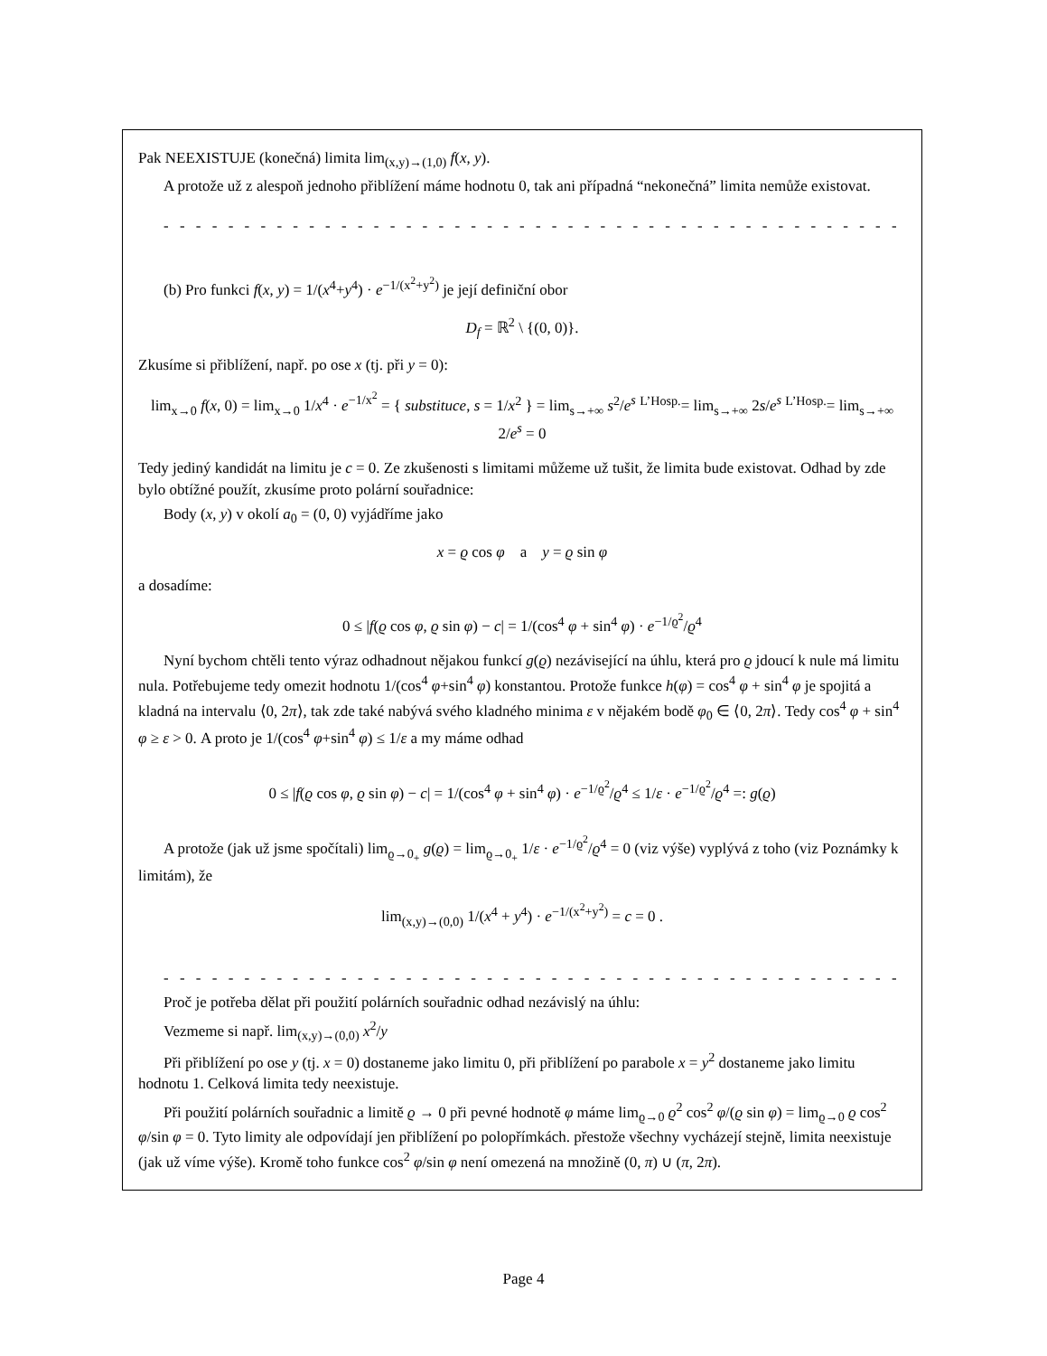Pak NEEXISTUJE (konečná) limita lim<sub>(x,y)→(1,0)</sub> f(x, y).
A protože už z alespoň jednoho přiblížení máme hodnotu 0, tak ani případná “nekonečná” limita nemůže existovat.
- - - - - - - - - - - - - - - - - - - - - - - - - - - - - - - - - - - - - - - - - - - - - - - - - - - - -
(b) Pro funkci f(x, y) = 1/(x<sup>4</sup>+y<sup>4</sup>) · e<sup>−1/(x<sup>2</sup>+y<sup>2</sup>)</sup> je její definiční obor
D<sub>f</sub> = ℝ<sup>2</sup> \ {(0, 0)}.
Zkusíme si přiblížení, např. po ose x (tj. při y = 0):
lim<sub>x→0</sub> f(x, 0) = lim<sub>x→0</sub> 1/x<sup>4</sup> · e<sup>−1/x<sup>2</sup></sup> = { substituce, s = 1/x<sup>2</sup> } = lim<sub>s→+∞</sub> s<sup>2</sup>/e<sup>s</sup> <sup>L’Hosp.</sup>= lim<sub>s→+∞</sub> 2s/e<sup>s</sup> <sup>L’Hosp.</sup>= lim<sub>s→+∞</sub> 2/e<sup>s</sup> = 0
Tedy jediný kandidát na limitu je c = 0. Ze zkušenosti s limitami můžeme už tušit, že limita bude existovat. Odhad by zde bylo obtížné použít, zkusíme proto polární souřadnice:
Body (x, y) v okolí a<sub>0</sub> = (0, 0) vyjádříme jako
x = ϱ cos φ a y = ϱ sin φ
a dosadíme:
0 ≤ |f(ϱ cos φ, ϱ sin φ) − c| = 1/(cos<sup>4</sup> φ + sin<sup>4</sup> φ) · e<sup>−1/ϱ<sup>2</sup></sup>/ϱ<sup>4</sup>
Nyní bychom chtěli tento výraz odhadnout nějakou funkcí g(ϱ) nezávisející na úhlu, která pro ϱ jdoucí k nule má limitu nula. Potřebujeme tedy omezit hodnotu 1/(cos<sup>4</sup> φ+sin<sup>4</sup> φ) konstantou. Protože funkce h(φ) = cos<sup>4</sup> φ + sin<sup>4</sup> φ je spojitá a kladná na intervalu ⟨0, 2π⟩, tak zde také nabývá svého kladného minima ε v nějakém bodě φ<sub>0</sub> ∈ ⟨0, 2π⟩. Tedy cos<sup>4</sup> φ + sin<sup>4</sup> φ ≥ ε > 0. A proto je 1/(cos<sup>4</sup> φ+sin<sup>4</sup> φ) ≤ 1/ε a my máme odhad
0 ≤ |f(ϱ cos φ, ϱ sin φ) − c| = 1/(cos<sup>4</sup> φ + sin<sup>4</sup> φ) · e<sup>−1/ϱ<sup>2</sup></sup>/ϱ<sup>4</sup> ≤ 1/ε · e<sup>−1/ϱ<sup>2</sup></sup>/ϱ<sup>4</sup> =: g(ϱ)
A protože (jak už jsme spočítali) lim<sub>ϱ→0<sub>+</sub></sub> g(ϱ) = lim<sub>ϱ→0<sub>+</sub></sub> 1/ε · e<sup>−1/ϱ<sup>2</sup></sup>/ϱ<sup>4</sup> = 0 (viz výše) vyplývá z toho (viz Poznámky k limitám), že
lim<sub>(x,y)→(0,0)</sub> 1/(x<sup>4</sup> + y<sup>4</sup>) · e<sup>−1/(x<sup>2</sup>+y<sup>2</sup>)</sup> = c = 0 .
- - - - - - - - - - - - - - - - - - - - - - - - - - - - - - - - - - - - - - - - - - - - - - - - - - - - -
Proč je potřeba dělat při použití polárních souřadnic odhad nezávislý na úhlu:
Vezmeme si např. lim<sub>(x,y)→(0,0)</sub> x<sup>2</sup>/y
Při přiblížení po ose y (tj. x = 0) dostaneme jako limitu 0, při přiblížení po parabole x = y<sup>2</sup> dostaneme jako limitu hodnotu 1. Celková limita tedy neexistuje.
Při použití polárních souřadnic a limitě ϱ → 0 při pevné hodnotě φ máme lim<sub>ϱ→0</sub> ϱ<sup>2</sup> cos<sup>2</sup> φ/(ϱ sin φ) = lim<sub>ϱ→0</sub> ϱ cos<sup>2</sup> φ/sin φ = 0. Tyto limity ale odpovídají jen přiblížení po polopřímkách. přestože všechny vycházejí stejně, limita neexistuje (jak už víme výše). Kromě toho funkce cos<sup>2</sup> φ/sin φ není omezená na množině (0, π) ∪ (π, 2π).
Page 4